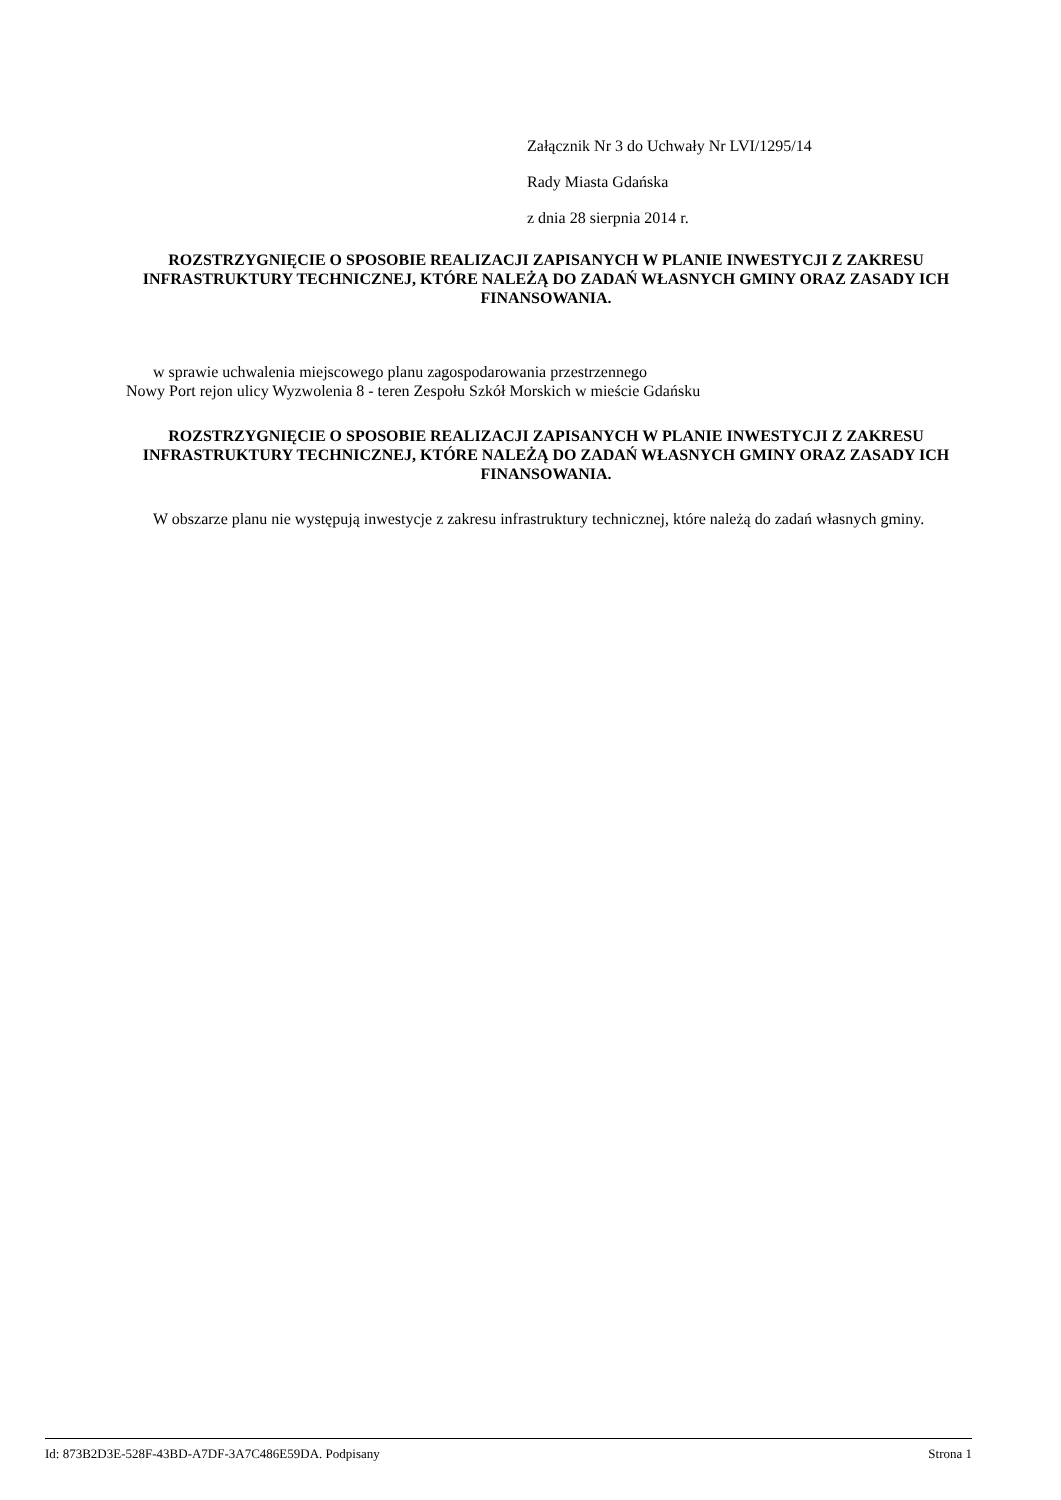Załącznik Nr 3 do Uchwały Nr LVI/1295/14
Rady Miasta Gdańska
z dnia 28 sierpnia 2014 r.
ROZSTRZYGNIĘCIE O SPOSOBIE REALIZACJI ZAPISANYCH W PLANIE INWESTYCJI Z ZAKRESU INFRASTRUKTURY TECHNICZNEJ, KTÓRE NALEŻĄ DO ZADAŃ WŁASNYCH GMINY ORAZ ZASADY ICH FINANSOWANIA.
w sprawie uchwalenia miejscowego planu zagospodarowania przestrzennego
Nowy Port rejon ulicy Wyzwolenia 8 - teren Zespołu Szkół Morskich w mieście Gdańsku
ROZSTRZYGNIĘCIE O SPOSOBIE REALIZACJI ZAPISANYCH W PLANIE INWESTYCJI Z ZAKRESU INFRASTRUKTURY TECHNICZNEJ, KTÓRE NALEŻĄ DO ZADAŃ WŁASNYCH GMINY ORAZ ZASADY ICH FINANSOWANIA.
W obszarze planu nie występują inwestycje z zakresu infrastruktury technicznej, które należą do zadań własnych gminy.
Id: 873B2D3E-528F-43BD-A7DF-3A7C486E59DA. Podpisany Strona 1